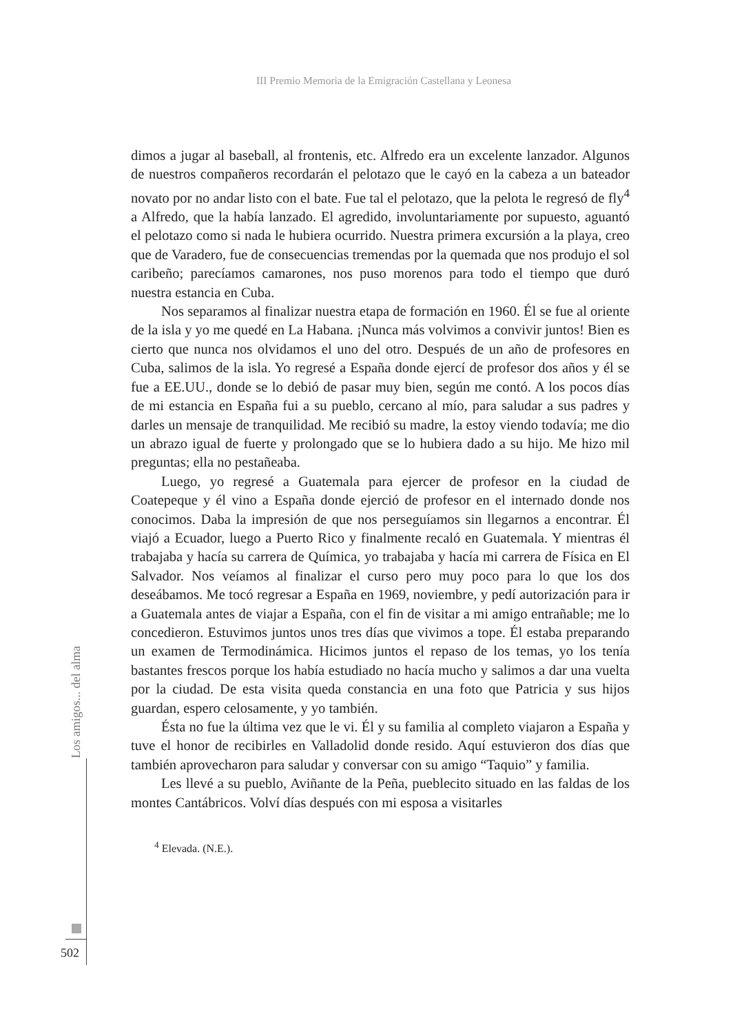III Premio Memoria de la Emigración Castellana y Leonesa
dimos a jugar al baseball, al frontenis, etc. Alfredo era un excelente lanzador. Algunos de nuestros compañeros recordarán el pelotazo que le cayó en la cabeza a un bateador novato por no andar listo con el bate. Fue tal el pelotazo, que la pelota le regresó de fly<sup>4</sup> a Alfredo, que la había lanzado. El agredido, involuntariamente por supuesto, aguantó el pelotazo como si nada le hubiera ocurrido. Nuestra primera excursión a la playa, creo que de Varadero, fue de consecuencias tremendas por la quemada que nos produjo el sol caribeño; parecíamos camarones, nos puso morenos para todo el tiempo que duró nuestra estancia en Cuba.
Nos separamos al finalizar nuestra etapa de formación en 1960. Él se fue al oriente de la isla y yo me quedé en La Habana. ¡Nunca más volvimos a convivir juntos! Bien es cierto que nunca nos olvidamos el uno del otro. Después de un año de profesores en Cuba, salimos de la isla. Yo regresé a España donde ejercí de profesor dos años y él se fue a EE.UU., donde se lo debió de pasar muy bien, según me contó. A los pocos días de mi estancia en España fui a su pueblo, cercano al mío, para saludar a sus padres y darles un mensaje de tranquilidad. Me recibió su madre, la estoy viendo todavía; me dio un abrazo igual de fuerte y prolongado que se lo hubiera dado a su hijo. Me hizo mil preguntas; ella no pestañeaba.
Luego, yo regresé a Guatemala para ejercer de profesor en la ciudad de Coatepeque y él vino a España donde ejerció de profesor en el internado donde nos conocimos. Daba la impresión de que nos perseguíamos sin llegarnos a encontrar. Él viajó a Ecuador, luego a Puerto Rico y finalmente recaló en Guatemala. Y mientras él trabajaba y hacía su carrera de Química, yo trabajaba y hacía mi carrera de Física en El Salvador. Nos veíamos al finalizar el curso pero muy poco para lo que los dos deseábamos. Me tocó regresar a España en 1969, noviembre, y pedí autorización para ir a Guatemala antes de viajar a España, con el fin de visitar a mi amigo entrañable; me lo concedieron. Estuvimos juntos unos tres días que vivimos a tope. Él estaba preparando un examen de Termodinámica. Hicimos juntos el repaso de los temas, yo los tenía bastantes frescos porque los había estudiado no hacía mucho y salimos a dar una vuelta por la ciudad. De esta visita queda constancia en una foto que Patricia y sus hijos guardan, espero celosamente, y yo también.
Ésta no fue la última vez que le vi. Él y su familia al completo viajaron a España y tuve el honor de recibirles en Valladolid donde resido. Aquí estuvieron dos días que también aprovecharon para saludar y conversar con su amigo “Taquio” y familia.
Les llevé a su pueblo, Aviñante de la Peña, pueblecito situado en las faldas de los montes Cantábricos. Volví días después con mi esposa a visitarles
<sup>4</sup> Elevada. (N.E.).
Los amigos... del alma
502